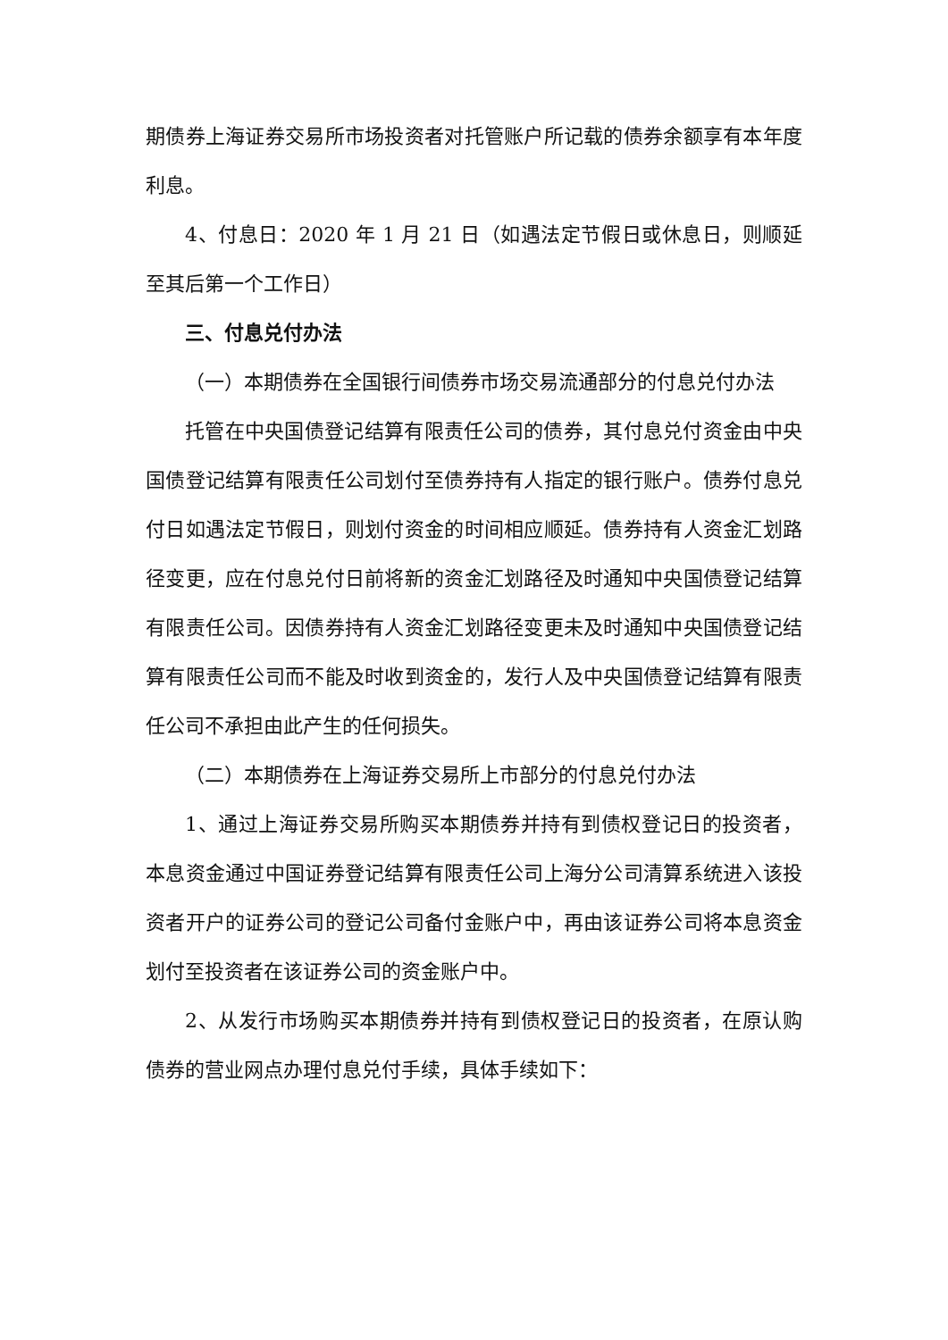期债券上海证券交易所市场投资者对托管账户所记载的债券余额享有本年度利息。
4、付息日：2020 年 1 月 21 日（如遇法定节假日或休息日，则顺延至其后第一个工作日）
三、付息兑付办法
（一）本期债券在全国银行间债券市场交易流通部分的付息兑付办法
托管在中央国债登记结算有限责任公司的债券，其付息兑付资金由中央国债登记结算有限责任公司划付至债券持有人指定的银行账户。债券付息兑付日如遇法定节假日，则划付资金的时间相应顺延。债券持有人资金汇划路径变更，应在付息兑付日前将新的资金汇划路径及时通知中央国债登记结算有限责任公司。因债券持有人资金汇划路径变更未及时通知中央国债登记结算有限责任公司而不能及时收到资金的，发行人及中央国债登记结算有限责任公司不承担由此产生的任何损失。
（二）本期债券在上海证券交易所上市部分的付息兑付办法
1、通过上海证券交易所购买本期债券并持有到债权登记日的投资者，本息资金通过中国证券登记结算有限责任公司上海分公司清算系统进入该投资者开户的证券公司的登记公司备付金账户中，再由该证券公司将本息资金划付至投资者在该证券公司的资金账户中。
2、从发行市场购买本期债券并持有到债权登记日的投资者，在原认购债券的营业网点办理付息兑付手续，具体手续如下：